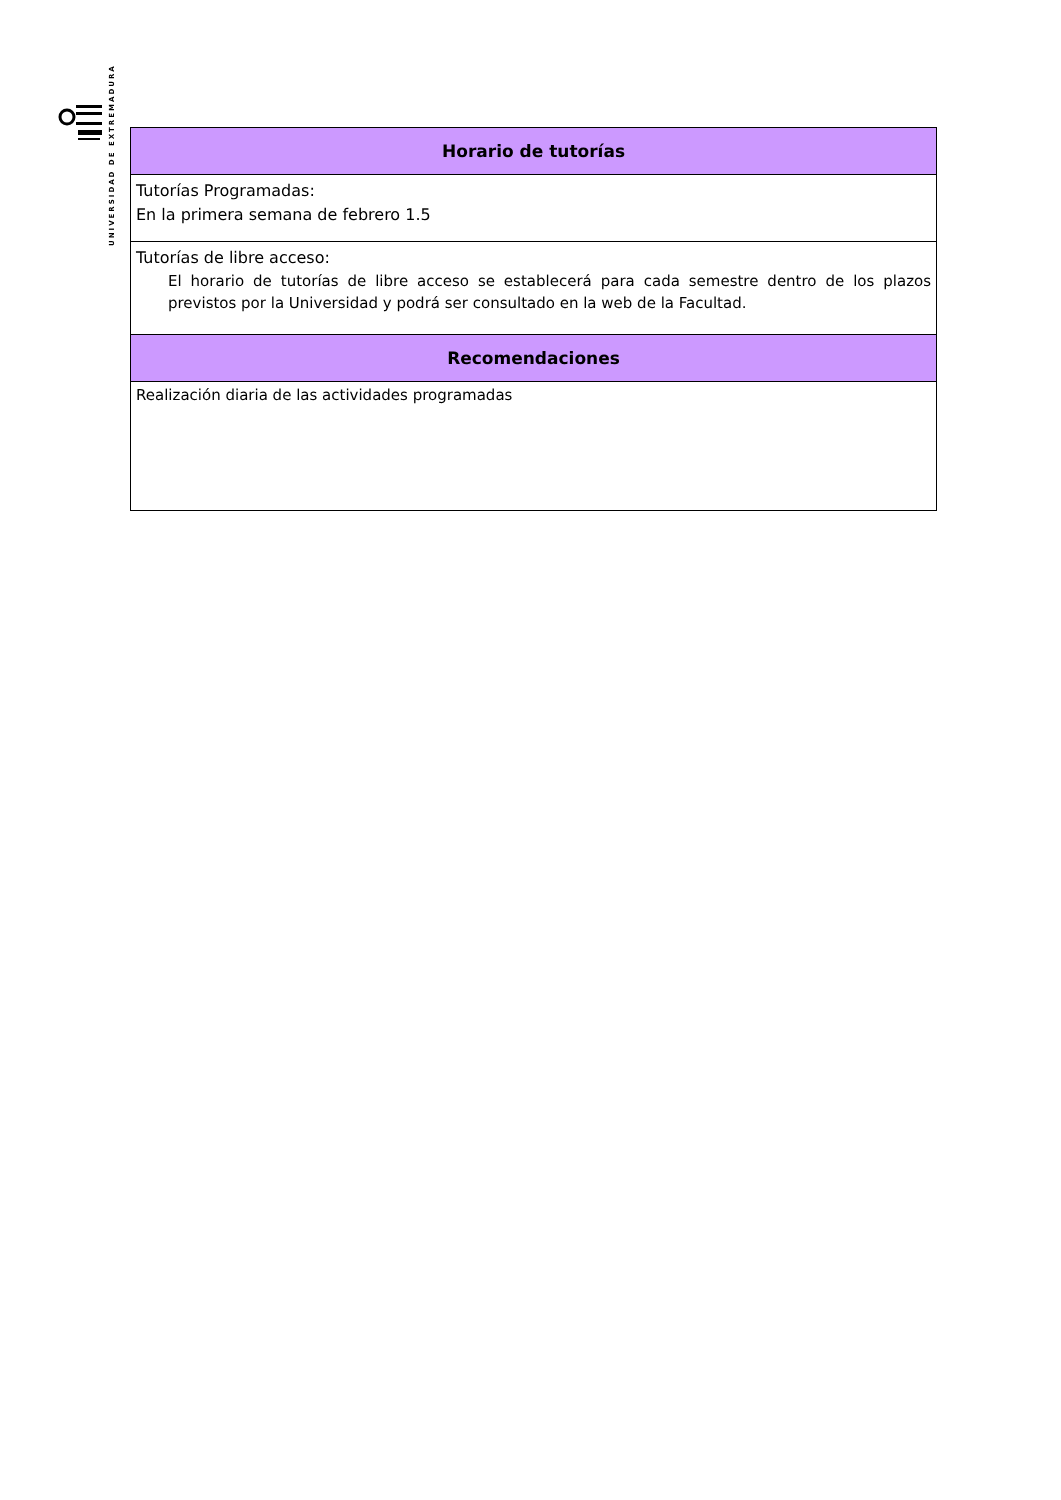UNIVERSIDAD DE EXTREMADURA
| Horario de tutorías |
| --- |
| Tutorías Programadas: En la primera semana de febrero 1.5 |
| Tutorías de libre acceso: El horario de tutorías de libre acceso se establecerá para cada semestre dentro de los plazos previstos por la Universidad y podrá ser consultado en la web de la Facultad. |
| Recomendaciones |
| Realización diaria de las actividades programadas |